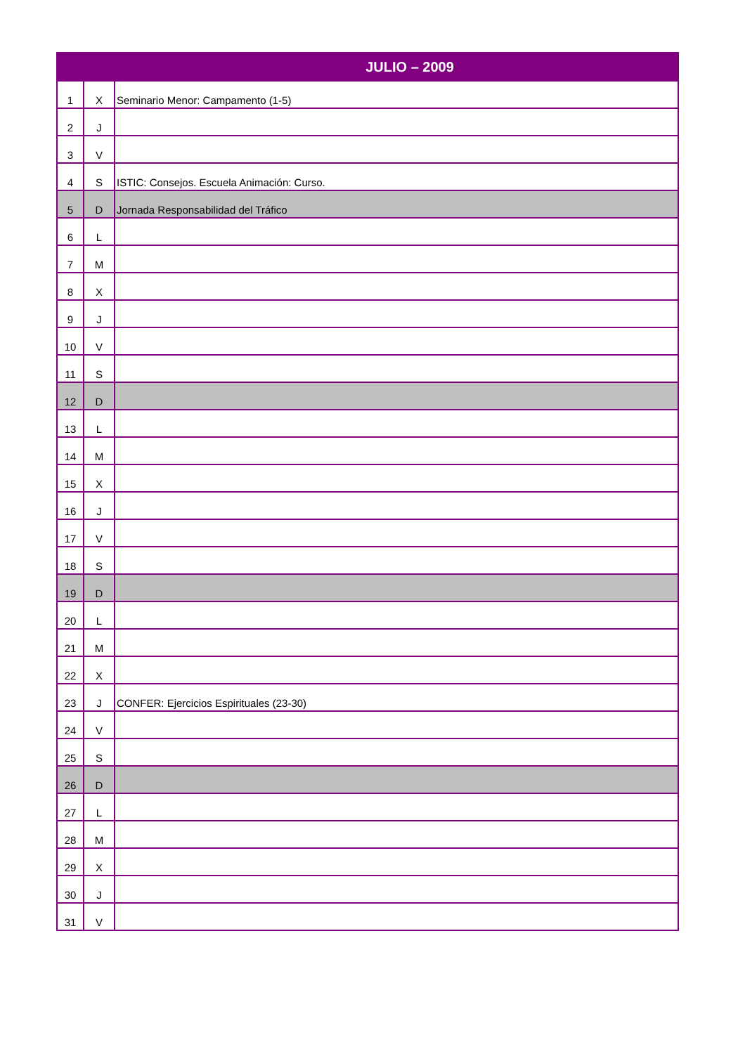| JULIO – 2009 | | |
| --- | --- | --- |
| 1 | X | Seminario Menor: Campamento (1-5) |
| 2 | J | |
| 3 | V | |
| 4 | S | ISTIC: Consejos. Escuela Animación: Curso. |
| 5 | D | Jornada Responsabilidad del Tráfico |
| 6 | L | |
| 7 | M | |
| 8 | X | |
| 9 | J | |
| 10 | V | |
| 11 | S | |
| 12 | D | |
| 13 | L | |
| 14 | M | |
| 15 | X | |
| 16 | J | |
| 17 | V | |
| 18 | S | |
| 19 | D | |
| 20 | L | |
| 21 | M | |
| 22 | X | |
| 23 | J | CONFER: Ejercicios Espirituales (23-30) |
| 24 | V | |
| 25 | S | |
| 26 | D | |
| 27 | L | |
| 28 | M | |
| 29 | X | |
| 30 | J | |
| 31 | V | |